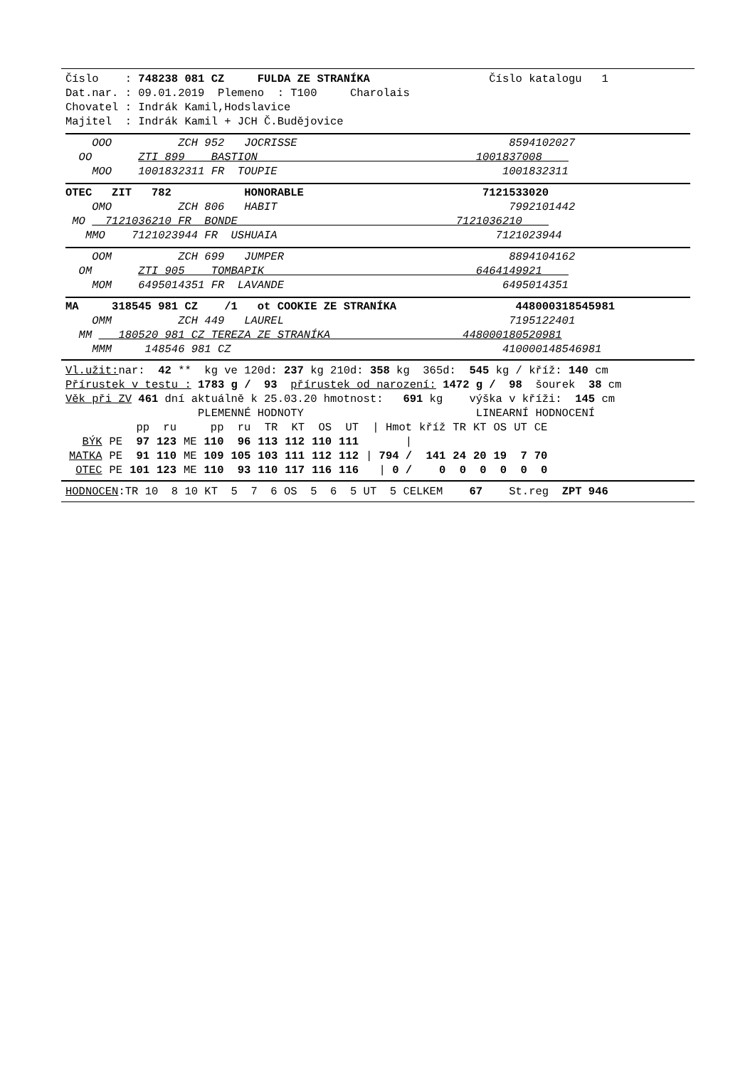Číslo : 748238 081 CZ FULDA ZE STRANÍKA Číslo katalogu 1
Dat.nar. : 09.01.2019 Plemeno : T100 Charolais
Chovatel : Indrák Kamil,Hodslavice
Majitel : Indrák Kamil + JCH Č.Budějovice
OOO ZCH 952 JOCRISSE 8594102027
OO ZTI 899 BASTION 1001837008
MOO 1001832311 FR TOUPIE 1001832311
OTEC ZIT 782 HONORABLE 7121533020
OMO ZCH 806 HABIT 7992101442
MO 7121036210 FR BONDE 7121036210
MMO 7121023944 FR USHUAIA 7121023944
OOM ZCH 699 JUMPER 8894104162
OM ZTI 905 TOMBAPIK 6464149921
MOM 6495014351 FR LAVANDE 6495014351
MA 318545 981 CZ /1 ot COOKIE ZE STRANÍKA 448000318545981
OMM ZCH 449 LAUREL 7195122401
MM 180520 981 CZ TEREZA ZE STRANÍKA 448000180520981
MMM 148546 981 CZ 410000148546981
Vl.užit: nar: 42 ** kg ve 120d: 237 kg 210d: 358 kg 365d: 545 kg / kříž: 140 cm
Přírustek v testu : 1783 g / 93 přírustek od narození: 1472 g / 98 šourek 38 cm
Věk při ZV 461 dní aktuálně k 25.03.20 hmotnost: 691 kg výška v kříži: 145 cm
PLEMENNÉ HODNOTY LINEARNÍ HODNOCENÍ
| | | pp | ru | | pp | ru | TR | KT | OS | UT | / Hmot | kříž | TR | KT | OS | UT | CE |
| BÝK | PE | 97 | 123 | ME | 110 | 96 | 113 | 112 | 110 | 111 | / | | | | | | |
| MATKA | PE | 91 | 110 | ME | 109 | 105 | 103 | 111 | 112 | 112 | / 794 / | 141 | 24 | 20 | 19 | 7 | 70 |
| OTEC | PE | 101 | 123 | ME | 110 | 93 | 110 | 117 | 116 | 116 | / 0 / | 0 | 0 | 0 | 0 | 0 | 0 |
HODNOCEN:TR 10 8 10 KT 5 7 6 OS 5 6 5 UT 5 CELKEM 67 St.reg ZPT 946